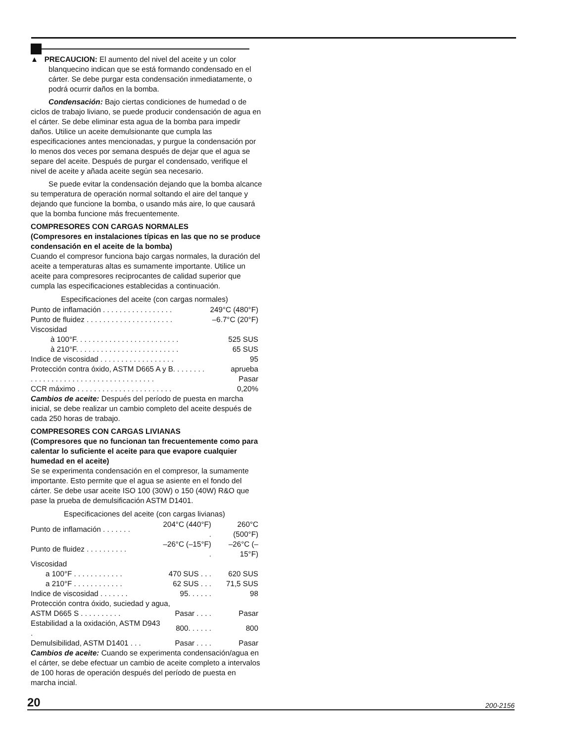▲ PRECAUCION: El aumento del nivel del aceite y un color blanquecino indican que se está formando condensado en el cárter. Se debe purgar esta condensación inmediatamente, o podrá ocurrir daños en la bomba.
Condensación: Bajo ciertas condiciones de humedad o de ciclos de trabajo liviano, se puede producir condensación de agua en el cárter. Se debe eliminar esta agua de la bomba para impedir daños. Utilice un aceite demulsionante que cumpla las especificaciones antes mencionadas, y purgue la condensación por lo menos dos veces por semana después de dejar que el agua se separe del aceite. Después de purgar el condensado, verifique el nivel de aceite y añada aceite según sea necesario.
Se puede evitar la condensación dejando que la bomba alcance su temperatura de operación normal soltando el aire del tanque y dejando que funcione la bomba, o usando más aire, lo que causará que la bomba funcione más frecuentemente.
COMPRESORES CON CARGAS NORMALES
(Compresores en instalaciones típicas en las que no se produce condensación en el aceite de la bomba)
Cuando el compresor funciona bajo cargas normales, la duración del aceite a temperaturas altas es sumamente importante. Utilice un aceite para compresores reciprocantes de calidad superior que cumpla las especificaciones establecidas a continuación.
| Especificaciones del aceite (con cargas normales) | |
| --- | --- |
| Punto de inflamación . . . . . . . . . . . . . . . . . | 249°C (480°F) |
| Punto de fluidez . . . . . . . . . . . . . . . . . . . . . | –6.7°C (20°F) |
| Viscosidad | |
| à 100°F. . . . . . . . . . . . . . . . . . . . . . . . . | 525 SUS |
| à 210°F. . . . . . . . . . . . . . . . . . . . . . . . . | 65 SUS |
| Indice de viscosidad . . . . . . . . . . . . . . . . . . | 95 |
| Protección contra óxido, ASTM D665 A y B. . . . . . . . | aprueba |
| . . . . . . . . . . . . . . . . . . . . . . . . . . . . . . | Pasar |
| CCR máximo . . . . . . . . . . . . . . . . . . . . . . . | 0,20% |
Cambios de aceite: Después del período de puesta en marcha inicial, se debe realizar un cambio completo del aceite después de cada 250 horas de trabajo.
COMPRESORES CON CARGAS LIVIANAS
(Compresores que no funcionan tan frecuentemente como para calentar lo suficiente el aceite para que evapore cualquier humedad en el aceite)
Se se experimenta condensación en el compresor, la sumamente importante. Esto permite que el agua se asiente en el fondo del cárter. Se debe usar aceite ISO 100 (30W) o 150 (40W) R&O que pase la prueba de demulsificación ASTM D1401.
| Especificaciones del aceite (con cargas livianas) | | |
| --- | --- | --- |
| Punto de inflamación . . . . . . . | 204°C (440°F) . | 260°C (500°F) |
| Punto de fluidez . . . . . . . . . . | –26°C (–15°F) . | –26°C (–15°F) |
| Viscosidad | | |
| a 100°F . . . . . . . . . . . . | 470 SUS . . . | 620 SUS |
| a 210°F . . . . . . . . . . . . | 62 SUS . . . | 71,5 SUS |
| Indice de viscosidad . . . . . . . | 95. . . . . . | 98 |
| Protección contra óxido, suciedad y agua, | | |
| ASTM D665 S . . . . . . . . . . | Pasar . . . . | Pasar |
| Estabilidad a la oxidación, ASTM D943 . | 800. . . . . . | 800 |
| Demulsibilidad, ASTM D1401 . . . | Pasar . . . . | Pasar |
Cambios de aceite: Cuando se experimenta condensación/agua en el cárter, se debe efectuar un cambio de aceite completo a intervalos de 100 horas de operación después del período de puesta en marcha incial.
20 200-2156